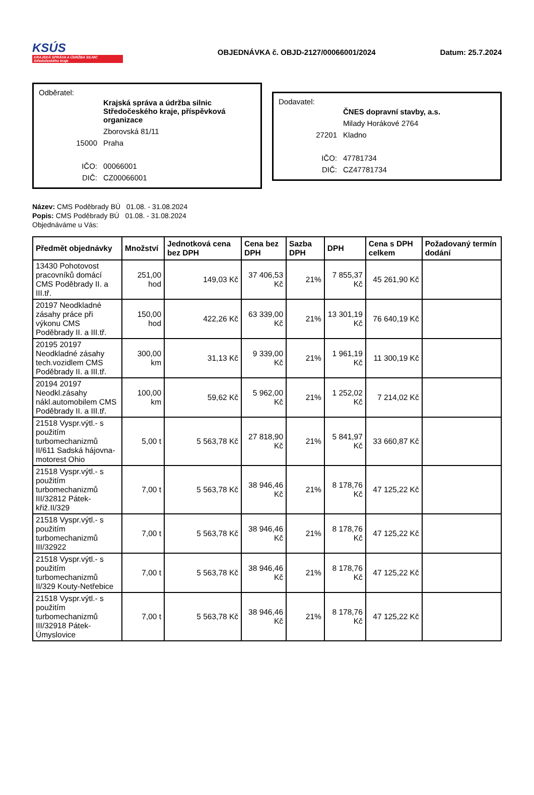KSÚS
KRAJSKÁ SPRÁVA A ÚDRŽBA SILNIC Středočeského kraje
OBJEDNÁVKA č. OBJD-2127/00066001/2024
Datum: 25.7.2024
Odběratel:
| | Krajská správa a údržba silnic Středočeského kraje, příspěvková organizace |
| | Zborovská 81/11 |
| 15000 | Praha |
| IČO: | 00066001 |
| DIČ: | CZ00066001 |
Dodavatel:
| | ČNES dopravní stavby, a.s. |
| | Milady Horákové 2764 |
| 27201 | Kladno |
| IČO: | 47781734 |
| DIČ: | CZ47781734 |
Název: CMS Poděbrady BÚ 01.08. - 31.08.2024
Popis: CMS Poděbrady BÚ 01.08. - 31.08.2024
Objednáváme u Vás:
| Předmět objednávky | Množství | Jednotková cena bez DPH | Cena bez DPH | Sazba DPH | DPH | Cena s DPH celkem | Požadovaný termín dodání |
| --- | --- | --- | --- | --- | --- | --- | --- |
| 13430 Pohotovost pracovníků domácí CMS Poděbrady II. a III.tř. | 251,00 hod | 149,03 Kč | 37 406,53 Kč | 21% | 7 855,37 Kč | 45 261,90 Kč | |
| 20197 Neodkladné zásahy práce při výkonu CMS Poděbrady II. a III.tř. | 150,00 hod | 422,26 Kč | 63 339,00 Kč | 21% | 13 301,19 Kč | 76 640,19 Kč | |
| 20195 20197 Neodkladné zásahy tech.vozidlem CMS Poděbrady II. a III.tř. | 300,00 km | 31,13 Kč | 9 339,00 Kč | 21% | 1 961,19 Kč | 11 300,19 Kč | |
| 20194 20197 Neodkl.zásahy nákl.automobilem CMS Poděbrady II. a III.tř. | 100,00 km | 59,62 Kč | 5 962,00 Kč | 21% | 1 252,02 Kč | 7 214,02 Kč | |
| 21518 Vyspr.výtl.- s použitím turbomechanizmů II/611 Sadská hájovna-motorest Ohio | 5,00 t | 5 563,78 Kč | 27 818,90 Kč | 21% | 5 841,97 Kč | 33 660,87 Kč | |
| 21518 Vyspr.výtl.- s použitím turbomechanizmů III/32812 Pátek-křiž.II/329 | 7,00 t | 5 563,78 Kč | 38 946,46 Kč | 21% | 8 178,76 Kč | 47 125,22 Kč | |
| 21518 Vyspr.výtl.- s použitím turbomechanizmů III/32922 | 7,00 t | 5 563,78 Kč | 38 946,46 Kč | 21% | 8 178,76 Kč | 47 125,22 Kč | |
| 21518 Vyspr.výtl.- s použitím turbomechanizmů II/329 Kouty-Netřebice | 7,00 t | 5 563,78 Kč | 38 946,46 Kč | 21% | 8 178,76 Kč | 47 125,22 Kč | |
| 21518 Vyspr.výtl.- s použitím turbomechanizmů III/32918 Pátek-Úmyslovice | 7,00 t | 5 563,78 Kč | 38 946,46 Kč | 21% | 8 178,76 Kč | 47 125,22 Kč | |